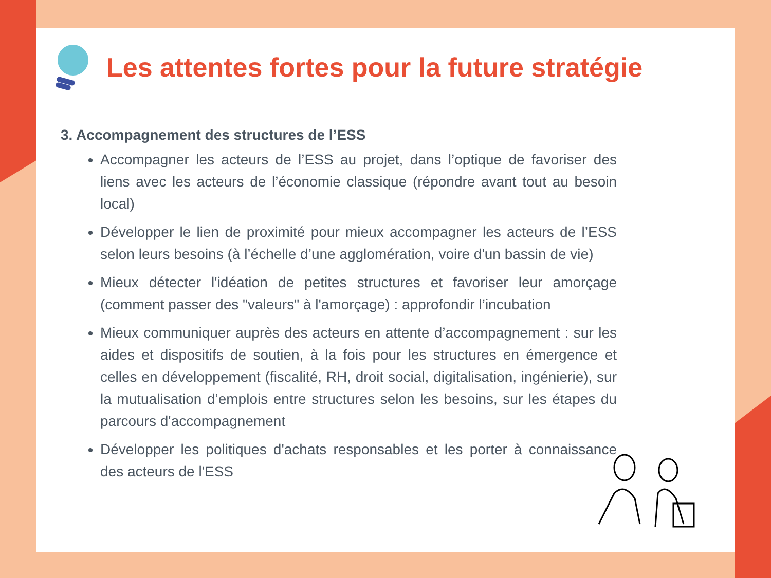Les attentes fortes pour la future stratégie
3. Accompagnement des structures de l’ESS
Accompagner les acteurs de l’ESS au projet, dans l’optique de favoriser des liens avec les acteurs de l’économie classique (répondre avant tout au besoin local)
Développer le lien de proximité pour mieux accompagner les acteurs de l’ESS selon leurs besoins (à l’échelle d’une agglomération, voire d'un bassin de vie)
Mieux détecter l'idéation de petites structures et favoriser leur amorçage (comment passer des "valeurs" à l'amorçage) : approfondir l’incubation
Mieux communiquer auprès des acteurs en attente d’accompagnement : sur les aides et dispositifs de soutien, à la fois pour les structures en émergence et celles en développement (fiscalité, RH, droit social, digitalisation, ingénierie), sur la mutualisation d’emplois entre structures selon les besoins, sur les étapes du parcours d'accompagnement
Développer les politiques d'achats responsables et les porter à connaissance des acteurs de l'ESS